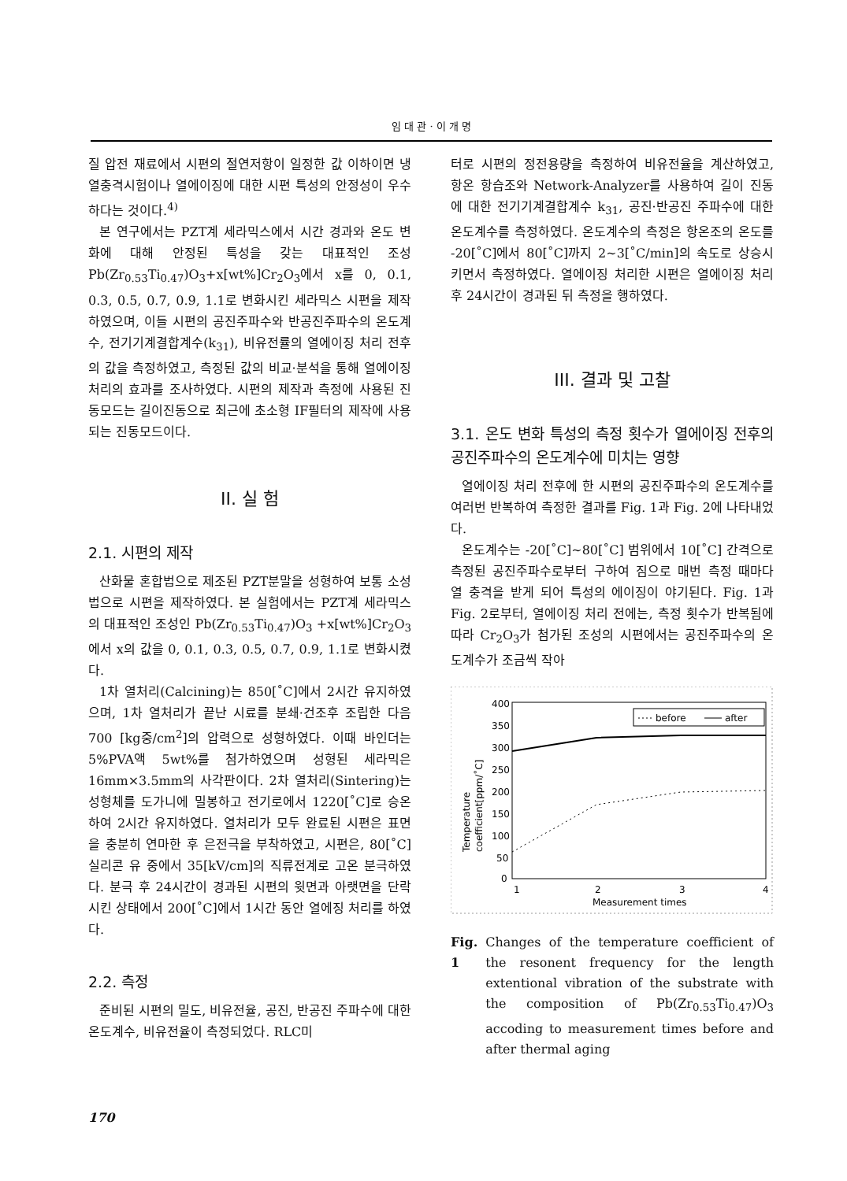임 대 관 · 이 개 명
질 압전 재료에서 시편의 절연저항이 일정한 값 이하이면 냉열충격시험이나 열에이징에 대한 시편 특성의 안정성이 우수하다는 것이다.<sup>4)</sup>
본 연구에서는 PZT계 세라믹스에서 시간 경과와 온도 변화에 대해 안정된 특성을 갖는 대표적인 조성 Pb(Zr<sub>0.53</sub>Ti<sub>0.47</sub>)O<sub>3</sub>+x[wt%]Cr<sub>2</sub>O<sub>3</sub>에서 x를 0, 0.1, 0.3, 0.5, 0.7, 0.9, 1.1로 변화시킨 세라믹스 시편을 제작하였으며, 이들 시편의 공진주파수와 반공진주파수의 온도계수, 전기기계결합계수(k<sub>31</sub>), 비유전률의 열에이징 처리 전후의 값을 측정하였고, 측정된 값의 비교·분석을 통해 열에이징 처리의 효과를 조사하였다. 시편의 제작과 측정에 사용된 진동모드는 길이진동으로 최근에 초소형 IF필터의 제작에 사용되는 진동모드이다.
II. 실 험
2.1. 시편의 제작
산화물 혼합법으로 제조된 PZT분말을 성형하여 보통 소성법으로 시편을 제작하였다. 본 실험에서는 PZT계 세라믹스의 대표적인 조성인 Pb(Zr<sub>0.53</sub>Ti<sub>0.47</sub>)O<sub>3</sub> +x[wt%]Cr<sub>2</sub>O<sub>3</sub> 에서 x의 값을 0, 0.1, 0.3, 0.5, 0.7, 0.9, 1.1로 변화시켰다.
1차 열처리(Calcining)는 850[˚C]에서 2시간 유지하였으며, 1차 열처리가 끝난 시료를 분쇄·건조후 조립한 다음 700 [kg중/cm<sup>2</sup>]의 압력으로 성형하였다. 이때 바인더는 5%PVA액 5wt%를 첨가하였으며 성형된 세라믹은 16mm×3.5mm의 사각판이다. 2차 열처리(Sintering)는 성형체를 도가니에 밀봉하고 전기로에서 1220[˚C]로 승온하여 2시간 유지하였다. 열처리가 모두 완료된 시편은 표면을 충분히 연마한 후 은전극을 부착하였고, 시편은, 80[˚C] 실리콘 유 중에서 35[kV/cm]의 직류전계로 고온 분극하였다. 분극 후 24시간이 경과된 시편의 윗면과 아랫면을 단락시킨 상태에서 200[˚C]에서 1시간 동안 열에징 처리를 하였다.
2.2. 측정
준비된 시편의 밀도, 비유전율, 공진, 반공진 주파수에 대한 온도계수, 비유전율이 측정되었다. RLC미
터로 시편의 정전용량을 측정하여 비유전율을 계산하였고, 항온 항습조와 Network-Analyzer를 사용하여 길이 진동에 대한 전기기계결합계수 k<sub>31</sub>, 공진·반공진 주파수에 대한 온도계수를 측정하였다. 온도계수의 측정은 항온조의 온도를 -20[˚C]에서 80[˚C]까지 2~3[˚C/min]의 속도로 상승시키면서 측정하였다. 열에이징 처리한 시편은 열에이징 처리 후 24시간이 경과된 뒤 측정을 행하였다.
III. 결과 및 고찰
3.1. 온도 변화 특성의 측정 횟수가 열에이징 전후의 공진주파수의 온도계수에 미치는 영향
열에이징 처리 전후에 한 시편의 공진주파수의 온도계수를 여러번 반복하여 측정한 결과를 Fig. 1과 Fig. 2에 나타내었다.
온도계수는 -20[˚C]~80[˚C] 범위에서 10[˚C] 간격으로 측정된 공진주파수로부터 구하여 짐으로 매번 측정 때마다 열 충격을 받게 되어 특성의 에이징이 야기된다. Fig. 1과 Fig. 2로부터, 열에이징 처리 전에는, 측정 횟수가 반복됨에 따라 Cr<sub>2</sub>O<sub>3</sub>가 첨가된 조성의 시편에서는 공진주파수의 온도계수가 조금씩 작아
400
350
300
250
200
150
100
50
0
1
2
3
4
Measurement times
Temperature
coefficient[ppm/˚C]
before
after
Fig. 1 Changes of the temperature coefficient of the resonent frequency for the length extentional vibration of the substrate with the composition of Pb(Zr<sub>0.53</sub>Ti<sub>0.47</sub>)O<sub>3</sub> accoding to measurement times before and after thermal aging
170